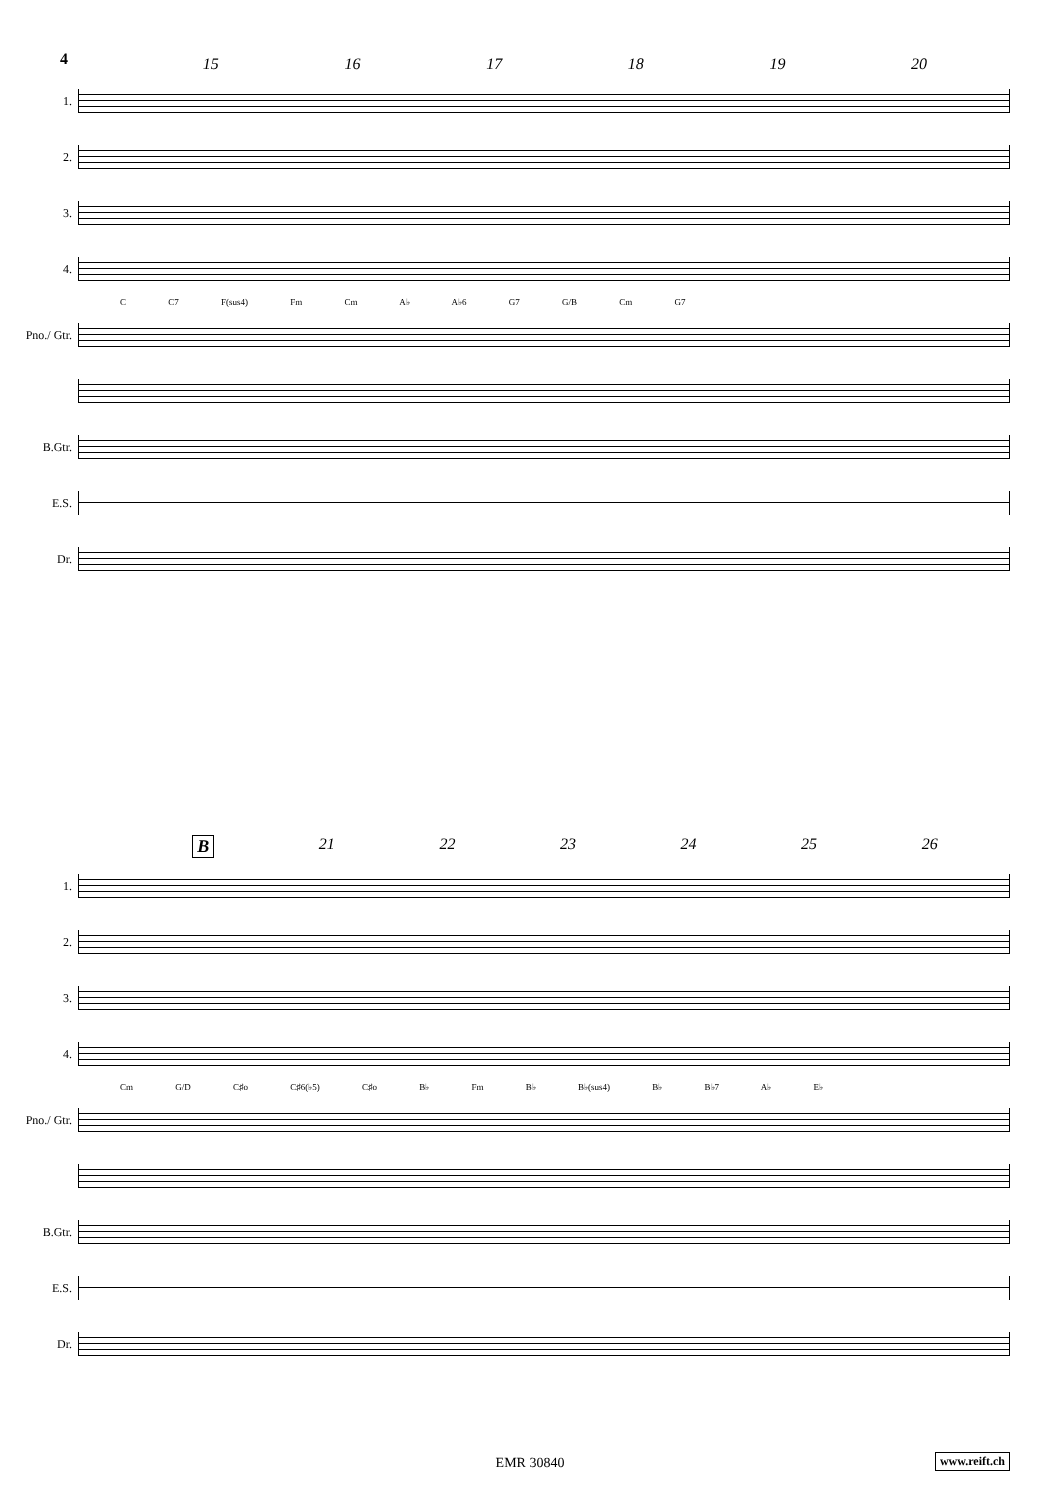4
15 16 17 18 19 20
1.
2.
3.
4.
C C7 F(sus4) Fm Cm A♭ A♭6 G7 G/B Cm G7
Pno./ Gtr.
B.Gtr.
E.S.
Dr.
B 21 22 23 24 25 26
1.
2.
3.
4.
Cm G/D C♯o C♯6(♭5) C♯o B♭ Fm B♭ B♭(sus4) B♭ B♭7 A♭ E♭
Pno./ Gtr.
B.Gtr.
E.S.
Dr.
EMR 30840 www.reift.ch